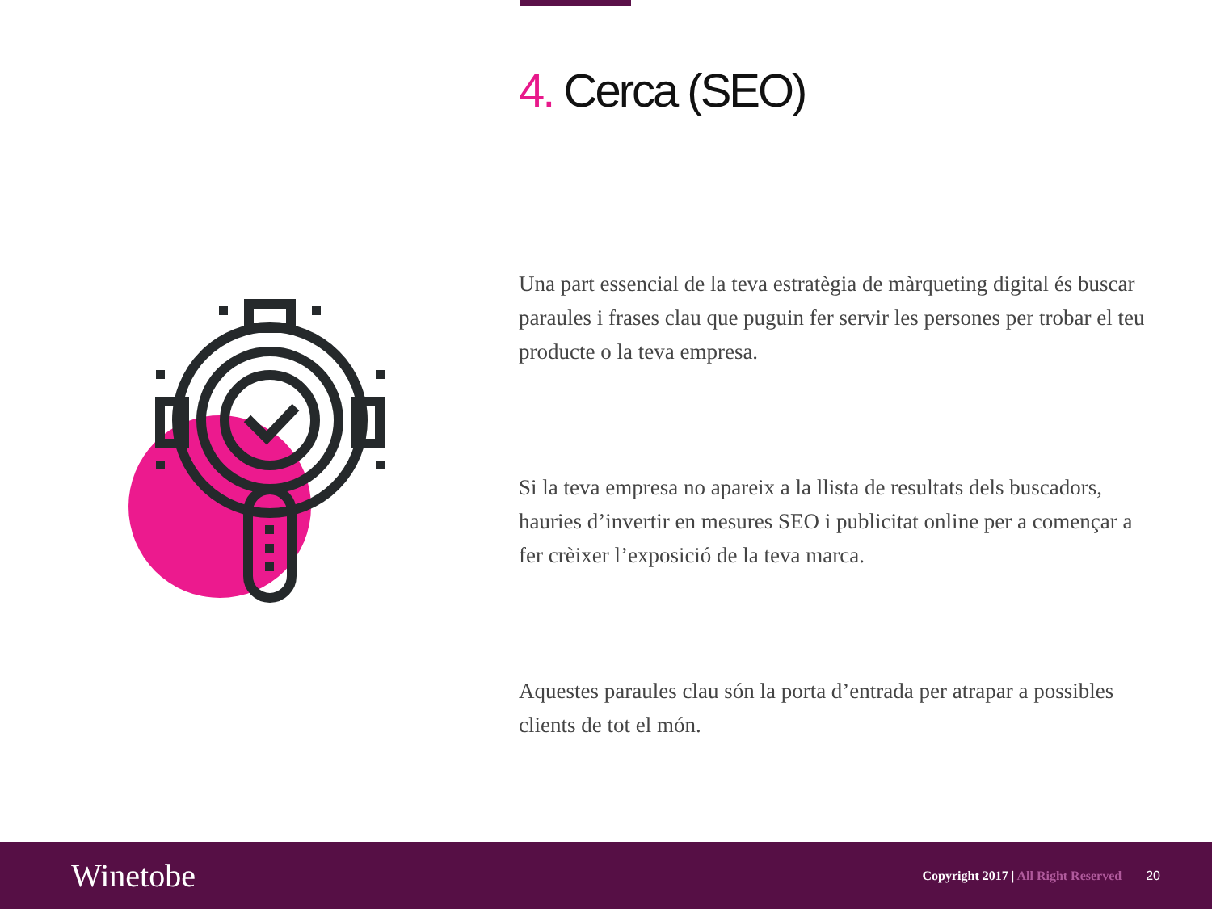4. Cerca (SEO)
Una part essencial de la teva estratègia de màrqueting digital és buscar paraules i frases clau que puguin fer servir les persones per trobar el teu producte o la teva empresa.
Si la teva empresa no apareix a la llista de resultats dels buscadors, hauries d’invertir en mesures SEO i publicitat online per a començar a fer crèixer l’exposició de la teva marca.
Aquestes paraules clau són la porta d’entrada per atrapar a possibles clients de tot el món.
Winetobe
Copyright 2017 | All Right Reserved
20